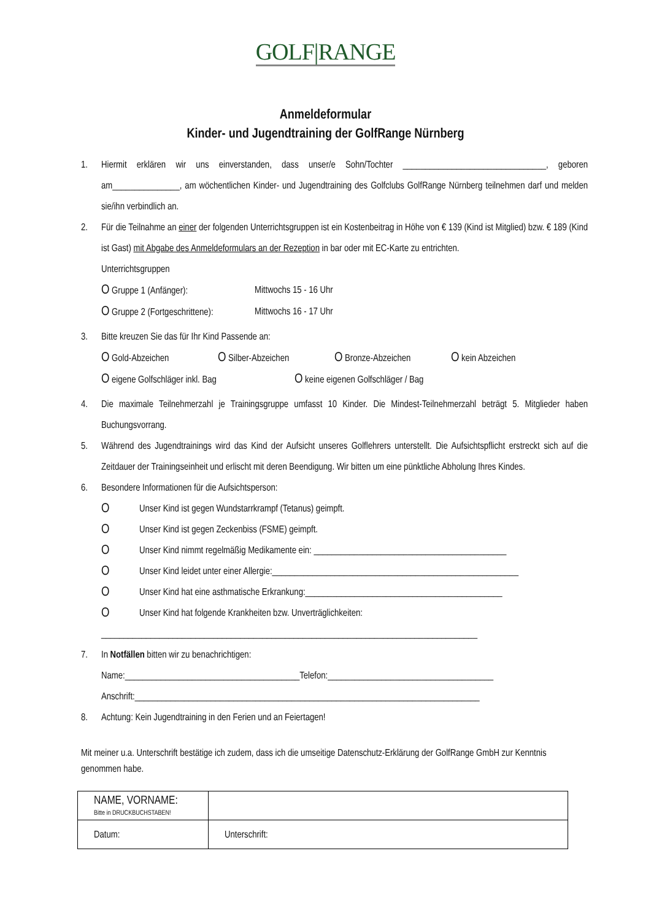GOLF|RANGE
Anmeldeformular
Kinder- und Jugendtraining der GolfRange Nürnberg
1. Hiermit erklären wir uns einverstanden, dass unser/e Sohn/Tochter ________________________________, geboren am_______________, am wöchentlichen Kinder- und Jugendtraining des Golfclubs GolfRange Nürnberg teilnehmen darf und melden sie/ihn verbindlich an.
2. Für die Teilnahme an einer der folgenden Unterrichtsgruppen ist ein Kostenbeitrag in Höhe von € 139 (Kind ist Mitglied) bzw. € 189 (Kind ist Gast) mit Abgabe des Anmeldeformulars an der Rezeption in bar oder mit EC-Karte zu entrichten.
Unterrichtsgruppen
O Gruppe 1 (Anfänger): Mittwochs 15 - 16 Uhr
O Gruppe 2 (Fortgeschrittene): Mittwochs 16 - 17 Uhr
3. Bitte kreuzen Sie das für Ihr Kind Passende an:
O Gold-Abzeichen O Silber-Abzeichen O Bronze-Abzeichen O kein Abzeichen
O eigene Golfschläger inkl. Bag O keine eigenen Golfschläger / Bag
4. Die maximale Teilnehmerzahl je Trainingsgruppe umfasst 10 Kinder. Die Mindest-Teilnehmerzahl beträgt 5. Mitglieder haben Buchungsvorrang.
5. Während des Jugendtrainings wird das Kind der Aufsicht unseres Golflehrers unterstellt. Die Aufsichtspflicht erstreckt sich auf die Zeitdauer der Trainingseinheit und erlischt mit deren Beendigung. Wir bitten um eine pünktliche Abholung Ihres Kindes.
6. Besondere Informationen für die Aufsichtsperson:
O Unser Kind ist gegen Wundstarrkrampf (Tetanus) geimpft.
O Unser Kind ist gegen Zeckenbiss (FSME) geimpft.
O Unser Kind nimmt regelmäßig Medikamente ein: ___________________________________________
O Unser Kind leidet unter einer Allergie:_______________________________________________________
O Unser Kind hat eine asthmatische Erkrankung:____________________________________________
O Unser Kind hat folgende Krankheiten bzw. Unverträglichkeiten:
____________________________________________________________________________________
7. In Notfällen bitten wir zu benachrichtigen:
Name:_______________________________________Telefon:_____________________________________
Anschrift:_____________________________________________________________________________
8. Achtung: Kein Jugendtraining in den Ferien und an Feiertagen!
Mit meiner u.a. Unterschrift bestätige ich zudem, dass ich die umseitige Datenschutz-Erklärung der GolfRange GmbH zur Kenntnis genommen habe.
| NAME, VORNAME: Bitte in DRUCKBUCHSTABEN! | |
| Datum: | Unterschrift: |